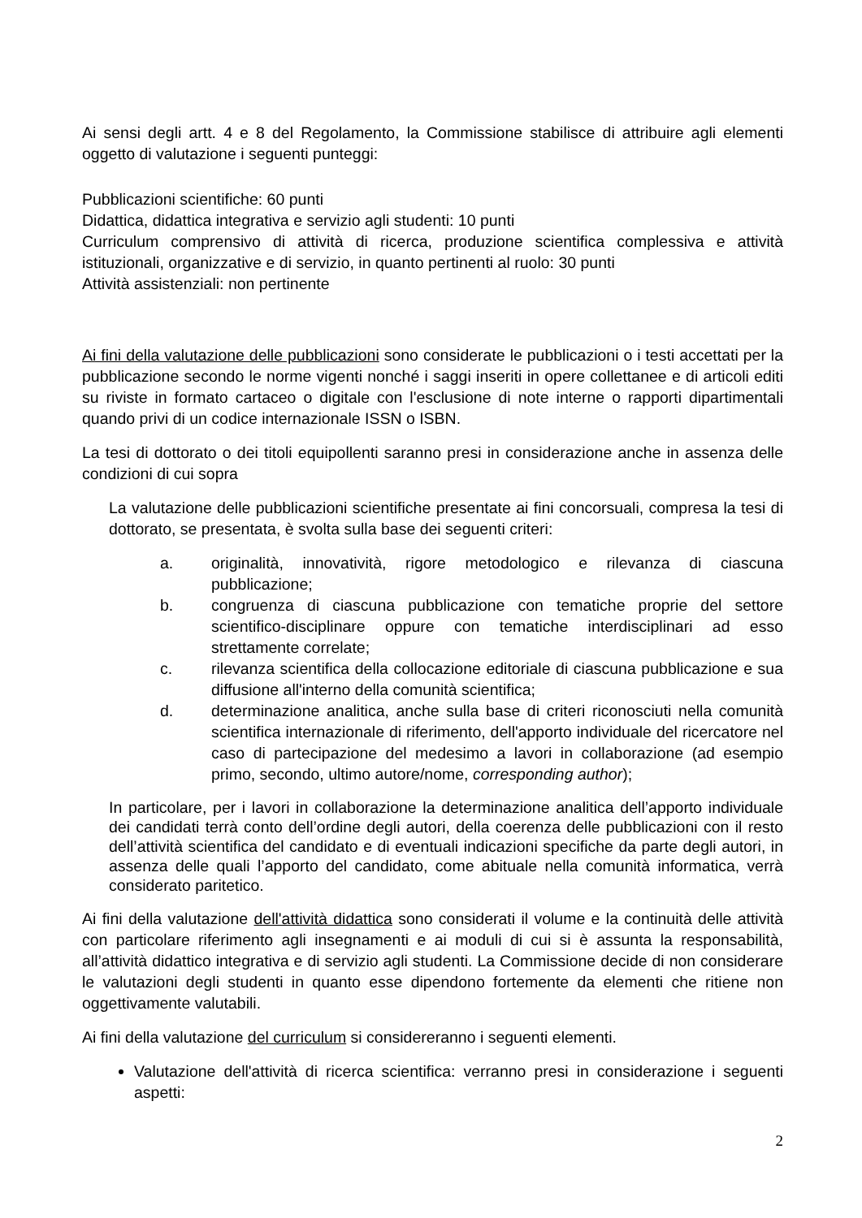Ai sensi degli artt. 4 e 8 del Regolamento, la Commissione stabilisce di attribuire agli elementi oggetto di valutazione i seguenti punteggi:
Pubblicazioni scientifiche: 60 punti
Didattica, didattica integrativa e servizio agli studenti: 10 punti
Curriculum comprensivo di attività di ricerca, produzione scientifica complessiva e attività istituzionali, organizzative e di servizio, in quanto pertinenti al ruolo: 30 punti
Attività assistenziali: non pertinente
Ai fini della valutazione delle pubblicazioni sono considerate le pubblicazioni o i testi accettati per la pubblicazione secondo le norme vigenti nonché i saggi inseriti in opere collettanee e di articoli editi su riviste in formato cartaceo o digitale con l'esclusione di note interne o rapporti dipartimentali quando privi di un codice internazionale ISSN o ISBN.
La tesi di dottorato o dei titoli equipollenti saranno presi in considerazione anche in assenza delle condizioni di cui sopra
La valutazione delle pubblicazioni scientifiche presentate ai fini concorsuali, compresa la tesi di dottorato, se presentata, è svolta sulla base dei seguenti criteri:
a. originalità, innovatività, rigore metodologico e rilevanza di ciascuna pubblicazione;
b. congruenza di ciascuna pubblicazione con tematiche proprie del settore scientifico-disciplinare oppure con tematiche interdisciplinari ad esso strettamente correlate;
c. rilevanza scientifica della collocazione editoriale di ciascuna pubblicazione e sua diffusione all'interno della comunità scientifica;
d. determinazione analitica, anche sulla base di criteri riconosciuti nella comunità scientifica internazionale di riferimento, dell'apporto individuale del ricercatore nel caso di partecipazione del medesimo a lavori in collaborazione (ad esempio primo, secondo, ultimo autore/nome, corresponding author);
In particolare, per i lavori in collaborazione la determinazione analitica dell’apporto individuale dei candidati terrà conto dell’ordine degli autori, della coerenza delle pubblicazioni con il resto dell’attività scientifica del candidato e di eventuali indicazioni specifiche da parte degli autori, in assenza delle quali l’apporto del candidato, come abituale nella comunità informatica, verrà considerato paritetico.
Ai fini della valutazione dell'attività didattica sono considerati il volume e la continuità delle attività con particolare riferimento agli insegnamenti e ai moduli di cui si è assunta la responsabilità, all’attività didattico integrativa e di servizio agli studenti. La Commissione decide di non considerare le valutazioni degli studenti in quanto esse dipendono fortemente da elementi che ritiene non oggettivamente valutabili.
Ai fini della valutazione del curriculum si considereranno i seguenti elementi.
Valutazione dell'attività di ricerca scientifica: verranno presi in considerazione i seguenti aspetti:
2